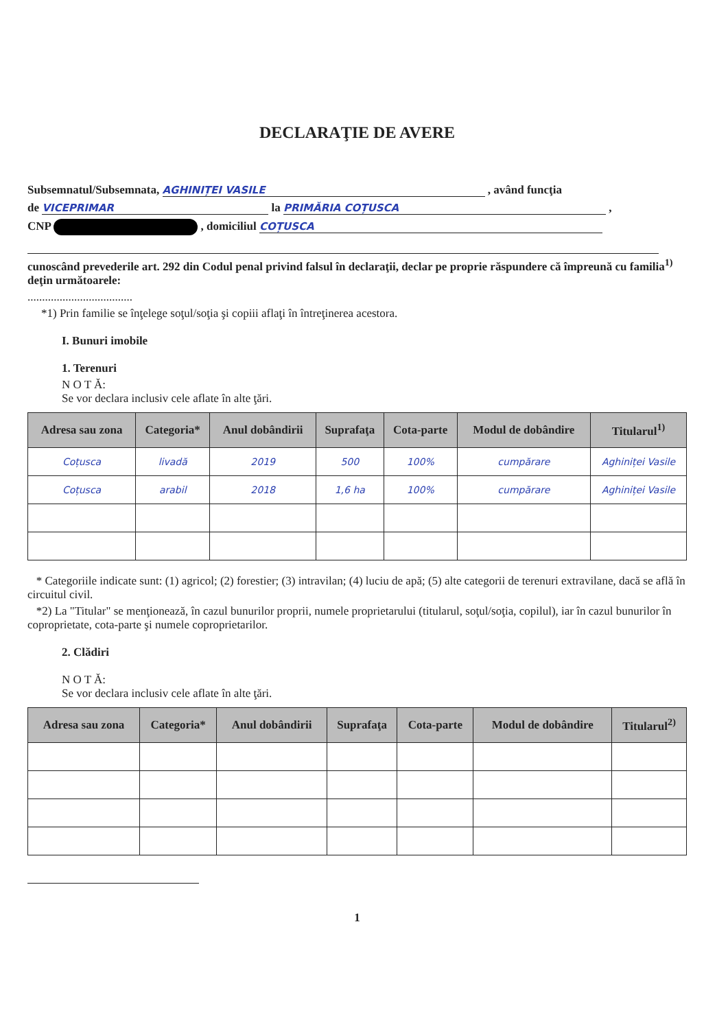DECLARAŢIE DE AVERE
Subsemnatul/Subsemnata, AGHINIȚEI VASILE , având funcţia
de VICEPRIMAR la PRIMĂRIA COȚUSCA ,
CNP , domiciliul COȚUSCA
cunoscând prevederile art. 292 din Codul penal privind falsul în declaraţii, declar pe proprie răspundere că împreună cu familia<sup>1)</sup> deţin următoarele:
....................................
*1) Prin familie se înţelege soţul/soţia şi copiii aflaţi în întreţinerea acestora.
I. Bunuri imobile
1. Terenuri
N O T Ă:
Se vor declara inclusiv cele aflate în alte ţări.
| Adresa sau zona | Categoria* | Anul dobândirii | Suprafaţa | Cota-parte | Modul de dobândire | Titularul<sup>1)</sup> |
| --- | --- | --- | --- | --- | --- | --- |
| Coțusca | livadă | 2019 | 500 | 100% | cumpărare | Aghiniței Vasile |
| Coțusca | arabil | 2018 | 1,6 ha | 100% | cumpărare | Aghiniței Vasile |
* Categoriile indicate sunt: (1) agricol; (2) forestier; (3) intravilan; (4) luciu de apă; (5) alte categorii de terenuri extravilane, dacă se află în circuitul civil.
*2) La "Titular" se menţionează, în cazul bunurilor proprii, numele proprietarului (titularul, soţul/soţia, copilul), iar în cazul bunurilor în coproprietate, cota-parte şi numele coproprietarilor.
2. Clădiri
N O T Ă:
Se vor declara inclusiv cele aflate în alte ţări.
| Adresa sau zona | Categoria* | Anul dobândirii | Suprafaţa | Cota-parte | Modul de dobândire | Titularul<sup>2)</sup> |
| --- | --- | --- | --- | --- | --- | --- |
1